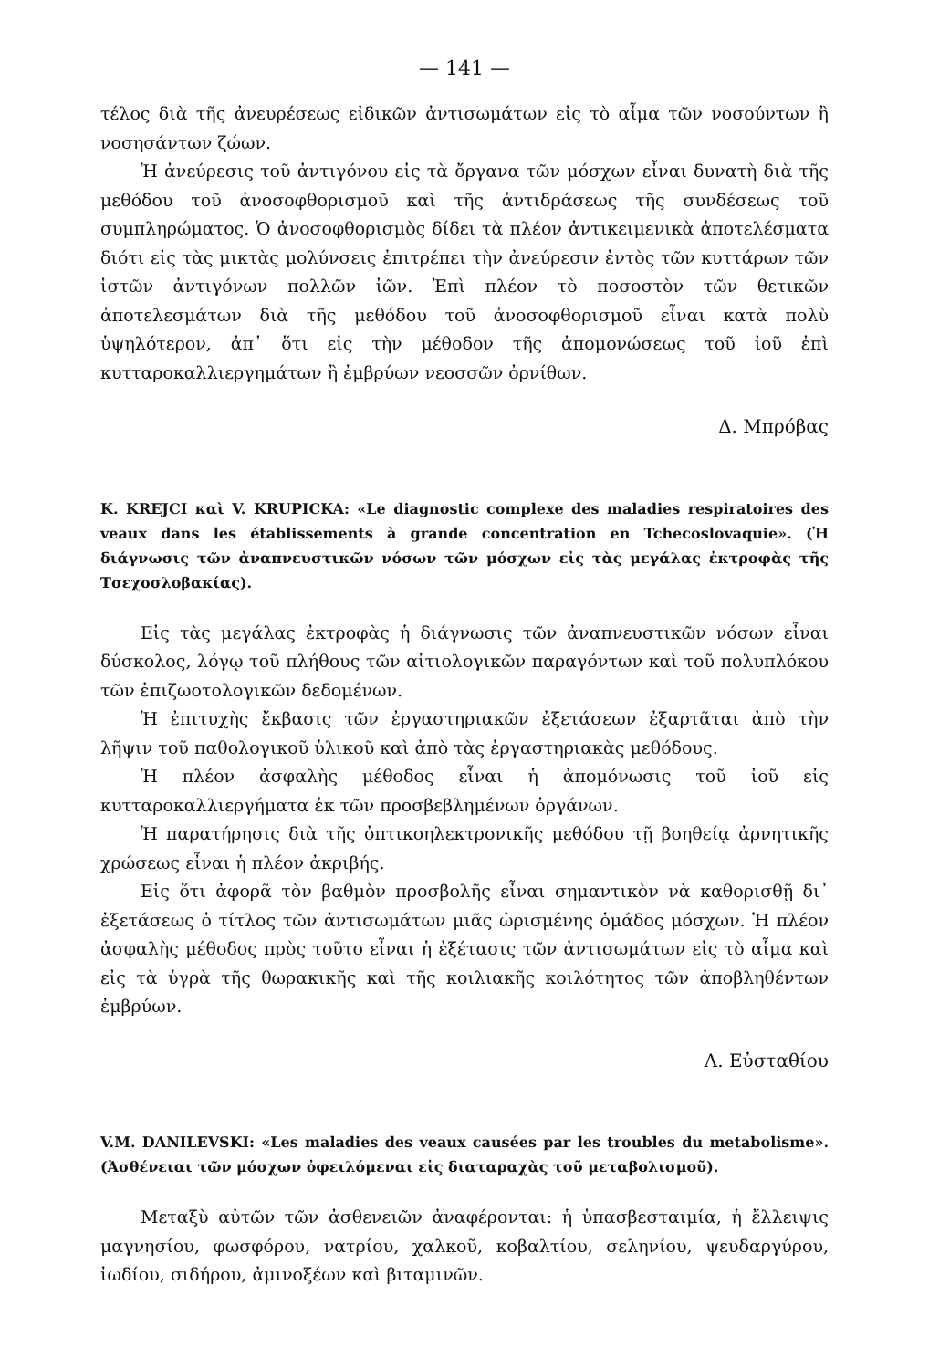— 141 —
τέλος διὰ τῆς ἀνευρέσεως εἰδικῶν ἀντισωμάτων εἰς τὸ αἷμα τῶν νοσούντων ἢ νοσησάντων ζώων.
Ἡ ἀνεύρεσις τοῦ ἀντιγόνου εἰς τὰ ὄργανα τῶν μόσχων εἶναι δυνατὴ διὰ τῆς μεθόδου τοῦ ἀνοσοφθορισμοῦ καὶ τῆς ἀντιδράσεως τῆς συνδέσεως τοῦ συμπληρώματος. Ὁ ἀνοσοφθορισμὸς δίδει τὰ πλέον ἀντικειμενικὰ ἀποτελέσματα διότι εἰς τὰς μικτὰς μολύνσεις ἐπιτρέπει τὴν ἀνεύρεσιν ἐντὸς τῶν κυττάρων τῶν ἱστῶν ἀντιγόνων πολλῶν ἰῶν. Ἐπὶ πλέον τὸ ποσοστὸν τῶν θετικῶν ἀποτελεσμάτων διὰ τῆς μεθόδου τοῦ ἀνοσοφθορισμοῦ εἶναι κατὰ πολὺ ὑψηλότερον, ἀπ᾽ ὅτι εἰς τὴν μέθοδον τῆς ἀπομονώσεως τοῦ ἰοῦ ἐπὶ κυτταροκαλλιεργημάτων ἢ ἐμβρύων νεοσσῶν ὀρνίθων.
Δ. Μπρόβας
K. KREJCI καὶ V. KRUPICKA: «Le diagnostic complexe des maladies respiratoires des veaux dans les établissements à grande concentration en Tchecoslovaquie». (Ἡ διάγνωσις τῶν ἀναπνευστικῶν νόσων τῶν μόσχων εἰς τὰς μεγάλας ἐκτροφὰς τῆς Τσεχοσλοβακίας).
Εἰς τὰς μεγάλας ἐκτροφὰς ἡ διάγνωσις τῶν ἀναπνευστικῶν νόσων εἶναι δύσκολος, λόγῳ τοῦ πλήθους τῶν αἰτιολογικῶν παραγόντων καὶ τοῦ πολυπλόκου τῶν ἐπιζωοτολογικῶν δεδομένων.
Ἡ ἐπιτυχὴς ἔκβασις τῶν ἐργαστηριακῶν ἐξετάσεων ἐξαρτᾶται ἀπὸ τὴν λῆψιν τοῦ παθολογικοῦ ὑλικοῦ καὶ ἀπὸ τὰς ἐργαστηριακὰς μεθόδους.
Ἡ πλέον ἀσφαλὴς μέθοδος εἶναι ἡ ἀπομόνωσις τοῦ ἰοῦ εἰς κυτταροκαλλιεργήματα ἐκ τῶν προσβεβλημένων ὀργάνων.
Ἡ παρατήρησις διὰ τῆς ὀπτικοηλεκτρονικῆς μεθόδου τῇ βοηθείᾳ ἀρνητικῆς χρώσεως εἶναι ἡ πλέον ἀκριβής.
Εἰς ὅτι ἀφορᾶ τὸν βαθμὸν προσβολῆς εἶναι σημαντικὸν νὰ καθορισθῇ δι᾽ ἐξετάσεως ὁ τίτλος τῶν ἀντισωμάτων μιᾶς ὡρισμένης ὁμάδος μόσχων. Ἡ πλέον ἀσφαλὴς μέθοδος πρὸς τοῦτο εἶναι ἡ ἐξέτασις τῶν ἀντισωμάτων εἰς τὸ αἷμα καὶ εἰς τὰ ὑγρὰ τῆς θωρακικῆς καὶ τῆς κοιλιακῆς κοιλότητος τῶν ἀποβληθέντων ἐμβρύων.
Λ. Εὐσταθίου
V.M. DANILEVSKI: «Les maladies des veaux causées par les troubles du metabolisme». (Ἀσθένειαι τῶν μόσχων ὀφειλόμεναι εἰς διαταραχὰς τοῦ μεταβολισμοῦ).
Μεταξὺ αὐτῶν τῶν ἀσθενειῶν ἀναφέρονται: ἡ ὑπασβεσταιμία, ἡ ἔλλειψις μαγνησίου, φωσφόρου, νατρίου, χαλκοῦ, κοβαλτίου, σεληνίου, ψευδαργύρου, ἰωδίου, σιδήρου, ἀμινοξέων καὶ βιταμινῶν.